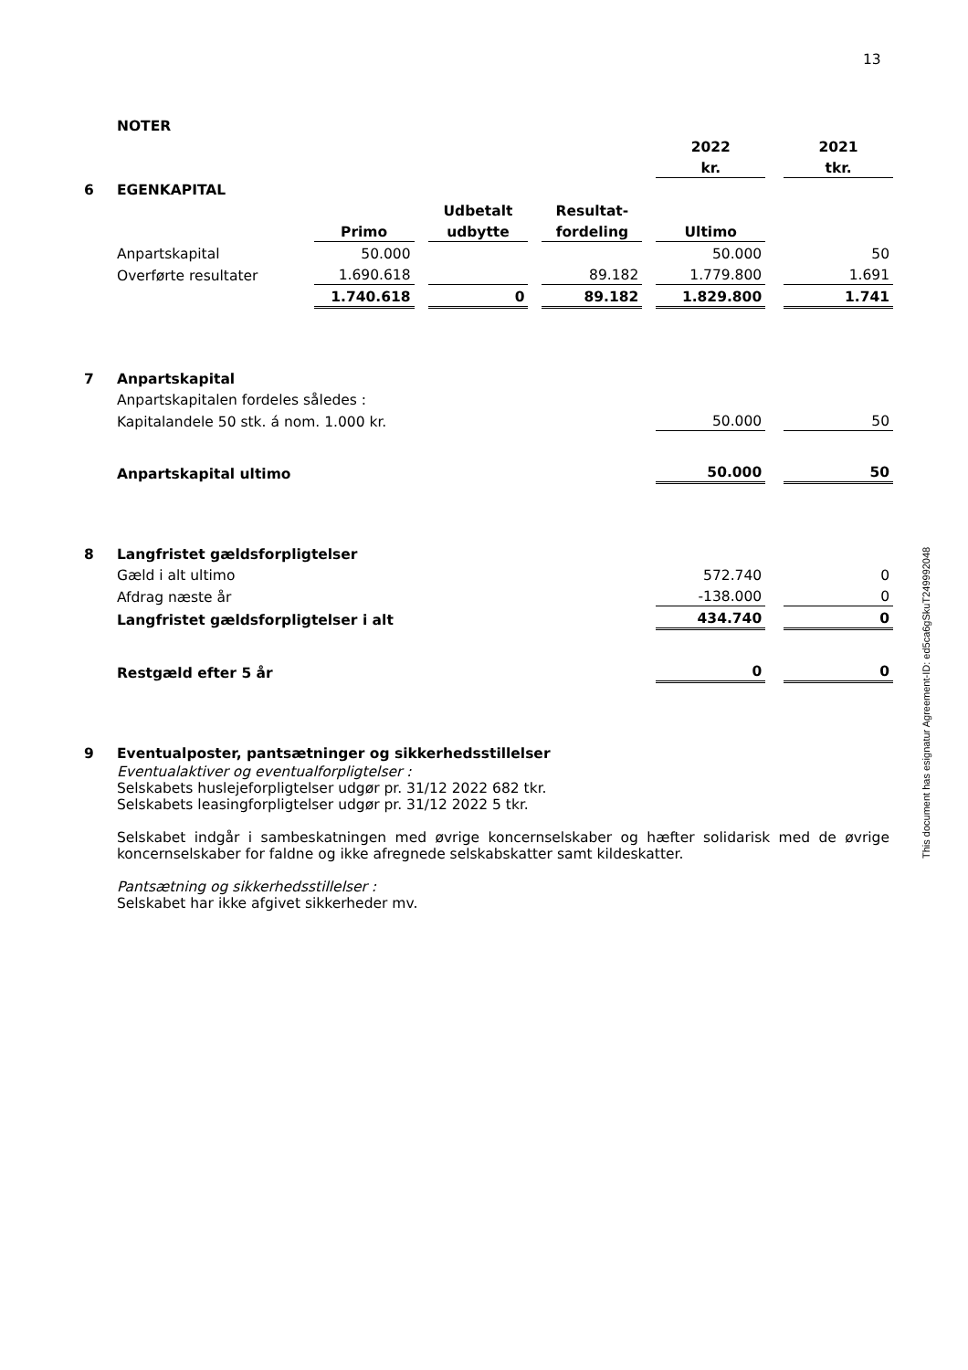13
This document has esignatur Agreement-ID: ed5ca6gSkuT249992048
| | NOTER | | | | | | | | | |
| | | | | | | | | 2022 | | 2021 |
| | | | | | | | | kr. | | tkr. |
| 6 | EGENKAPITAL | | | | | | | | | |
| | | | | Udbetalt | | Resultat- | | | | |
| | | Primo | | udbytte | | fordeling | | Ultimo | | |
| | Anpartskapital | 50.000 | | | | | | 50.000 | | 50 |
| | Overførte resultater | 1.690.618 | | | | 89.182 | | 1.779.800 | | 1.691 |
| | | 1.740.618 | | 0 | | 89.182 | | 1.829.800 | | 1.741 |
| 7 | Anpartskapital | | | | | | | | | |
| | Anpartskapitalen fordeles således : | | | | | | | | | |
| | Kapitalandele 50 stk. á nom. 1.000 kr. | | | | | | | 50.000 | | 50 |
| | Anpartskapital ultimo | | | | | | | 50.000 | | 50 |
| 8 | Langfristet gældsforpligtelser | | | | | | | | | |
| | Gæld i alt ultimo | | | | | | | 572.740 | | 0 |
| | Afdrag næste år | | | | | | | -138.000 | | 0 |
| | Langfristet gældsforpligtelser i alt | | | | | | | 434.740 | | 0 |
| | Restgæld efter 5 år | | | | | | | 0 | | 0 |
| 9 | Eventualposter, pantsætninger og sikkerhedsstillelser | | | | | | | | | |
| | Eventualaktiver og eventualforpligtelser : Selskabets huslejeforpligtelser udgør pr. 31/12 2022 682 tkr. Selskabets leasingforpligtelser udgør pr. 31/12 2022 5 tkr. Selskabet indgår i sambeskatningen med øvrige koncernselskaber og hæfter solidarisk med de øvrige koncernselskaber for faldne og ikke afregnede selskabskatter samt kildeskatter. Pantsætning og sikkerhedsstillelser : Selskabet har ikke afgivet sikkerheder mv. | | | | | | | | | |